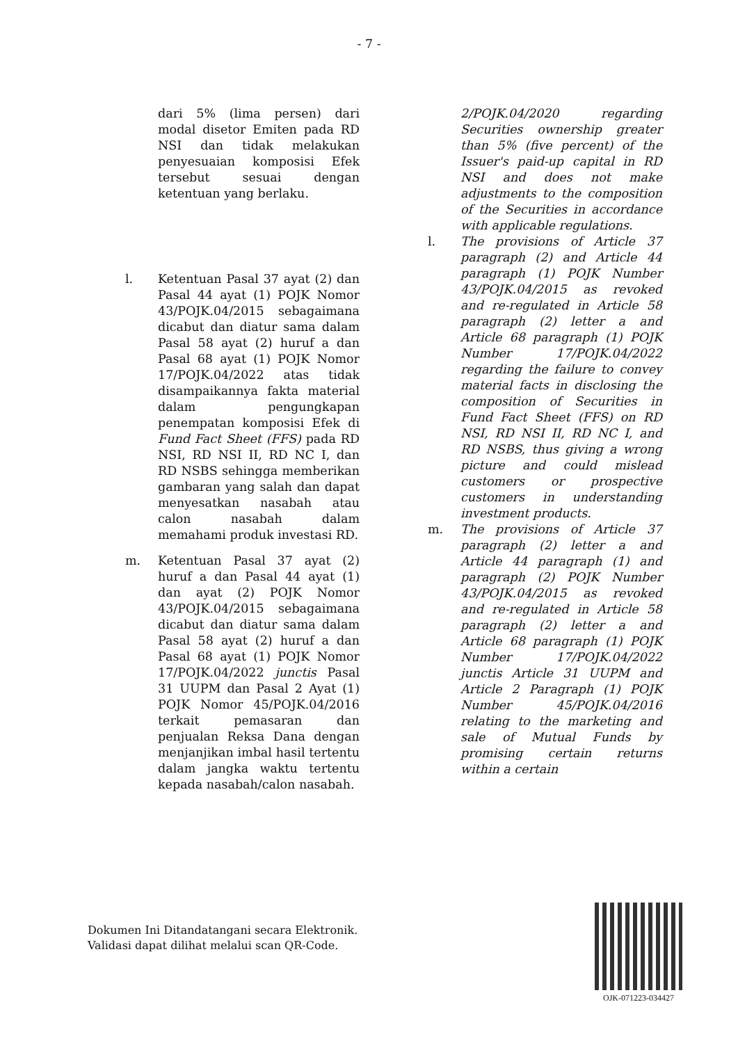- 7 -
dari 5% (lima persen) dari modal disetor Emiten pada RD NSI dan tidak melakukan penyesuaian komposisi Efek tersebut sesuai dengan ketentuan yang berlaku.
l. Ketentuan Pasal 37 ayat (2) dan Pasal 44 ayat (1) POJK Nomor 43/POJK.04/2015 sebagaimana dicabut dan diatur sama dalam Pasal 58 ayat (2) huruf a dan Pasal 68 ayat (1) POJK Nomor 17/POJK.04/2022 atas tidak disampaikannya fakta material dalam pengungkapan penempatan komposisi Efek di Fund Fact Sheet (FFS) pada RD NSI, RD NSI II, RD NC I, dan RD NSBS sehingga memberikan gambaran yang salah dan dapat menyesatkan nasabah atau calon nasabah dalam memahami produk investasi RD.
m. Ketentuan Pasal 37 ayat (2) huruf a dan Pasal 44 ayat (1) dan ayat (2) POJK Nomor 43/POJK.04/2015 sebagaimana dicabut dan diatur sama dalam Pasal 58 ayat (2) huruf a dan Pasal 68 ayat (1) POJK Nomor 17/POJK.04/2022 junctis Pasal 31 UUPM dan Pasal 2 Ayat (1) POJK Nomor 45/POJK.04/2016 terkait pemasaran dan penjualan Reksa Dana dengan menjanjikan imbal hasil tertentu dalam jangka waktu tertentu kepada nasabah/calon nasabah.
2/POJK.04/2020 regarding Securities ownership greater than 5% (five percent) of the Issuer's paid-up capital in RD NSI and does not make adjustments to the composition of the Securities in accordance with applicable regulations.
l. The provisions of Article 37 paragraph (2) and Article 44 paragraph (1) POJK Number 43/POJK.04/2015 as revoked and re-regulated in Article 58 paragraph (2) letter a and Article 68 paragraph (1) POJK Number 17/POJK.04/2022 regarding the failure to convey material facts in disclosing the composition of Securities in Fund Fact Sheet (FFS) on RD NSI, RD NSI II, RD NC I, and RD NSBS, thus giving a wrong picture and could mislead customers or prospective customers in understanding investment products.
m. The provisions of Article 37 paragraph (2) letter a and Article 44 paragraph (1) and paragraph (2) POJK Number 43/POJK.04/2015 as revoked and re-regulated in Article 58 paragraph (2) letter a and Article 68 paragraph (1) POJK Number 17/POJK.04/2022 junctis Article 31 UUPM and Article 2 Paragraph (1) POJK Number 45/POJK.04/2016 relating to the marketing and sale of Mutual Funds by promising certain returns within a certain
Dokumen Ini Ditandatangani secara Elektronik.
Validasi dapat dilihat melalui scan QR-Code.
OJK-071223-034427